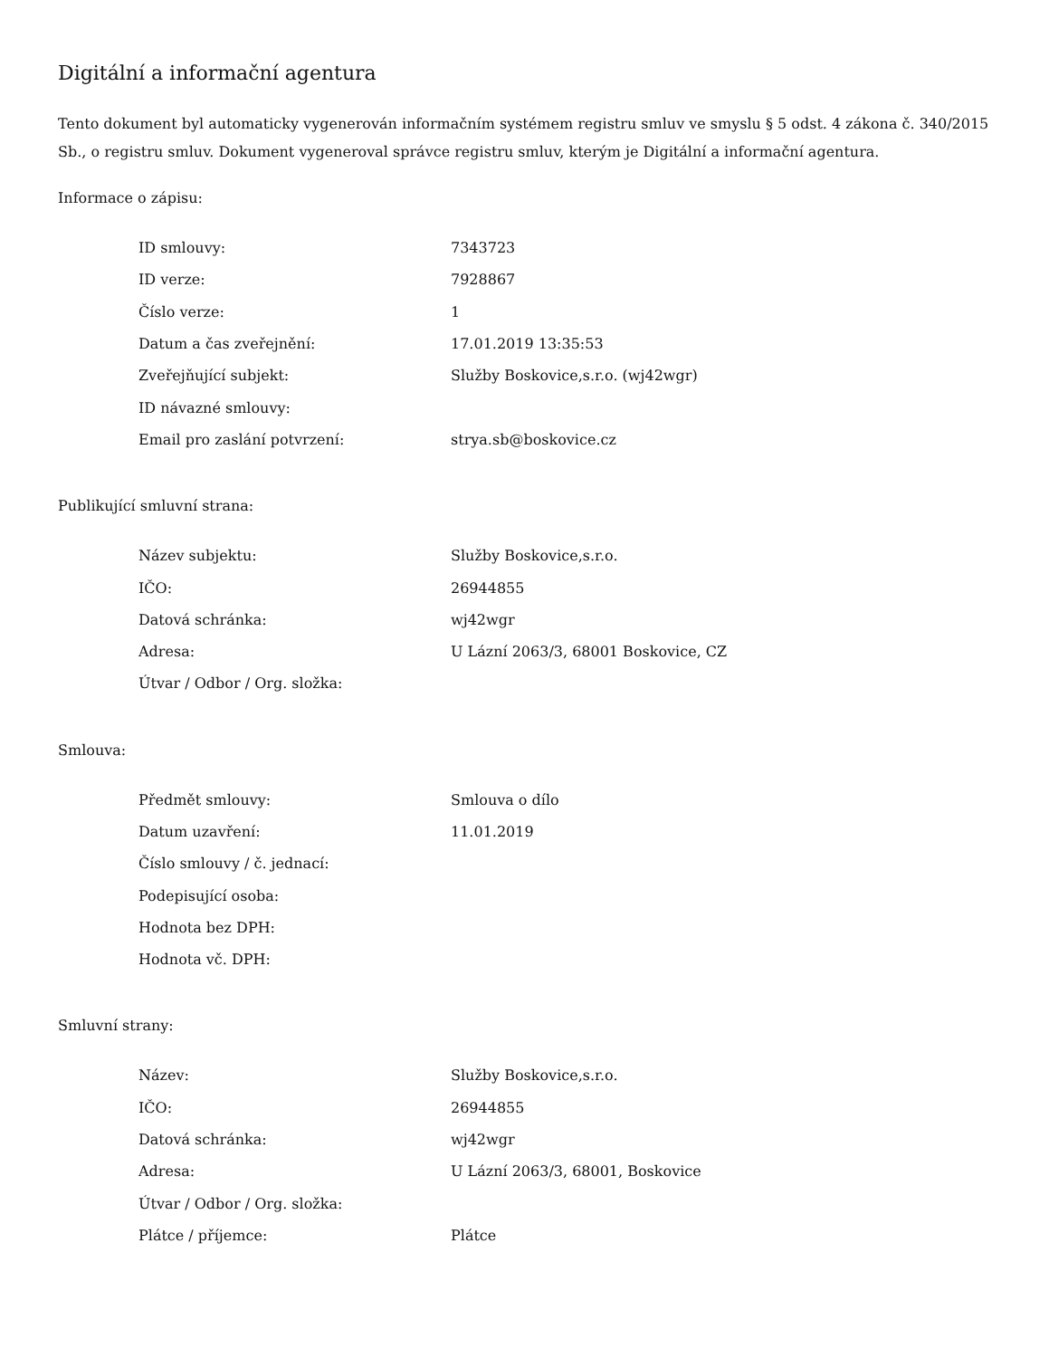Digitální a informační agentura
Tento dokument byl automaticky vygenerován informačním systémem registru smluv ve smyslu § 5 odst. 4 zákona č. 340/2015 Sb., o registru smluv. Dokument vygeneroval správce registru smluv, kterým je Digitální a informační agentura.
Informace o zápisu:
| ID smlouvy: | 7343723 |
| ID verze: | 7928867 |
| Číslo verze: | 1 |
| Datum a čas zveřejnění: | 17.01.2019 13:35:53 |
| Zveřejňující subjekt: | Služby Boskovice,s.r.o. (wj42wgr) |
| ID návazné smlouvy: | |
| Email pro zaslání potvrzení: | strya.sb@boskovice.cz |
Publikující smluvní strana:
| Název subjektu: | Služby Boskovice,s.r.o. |
| IČO: | 26944855 |
| Datová schránka: | wj42wgr |
| Adresa: | U Lázní 2063/3, 68001 Boskovice, CZ |
| Útvar / Odbor / Org. složka: | |
Smlouva:
| Předmět smlouvy: | Smlouva o dílo |
| Datum uzavření: | 11.01.2019 |
| Číslo smlouvy / č. jednací: | |
| Podepisující osoba: | |
| Hodnota bez DPH: | |
| Hodnota vč. DPH: | |
Smluvní strany:
| Název: | Služby Boskovice,s.r.o. |
| IČO: | 26944855 |
| Datová schránka: | wj42wgr |
| Adresa: | U Lázní 2063/3, 68001, Boskovice |
| Útvar / Odbor / Org. složka: | |
| Plátce / příjemce: | Plátce |